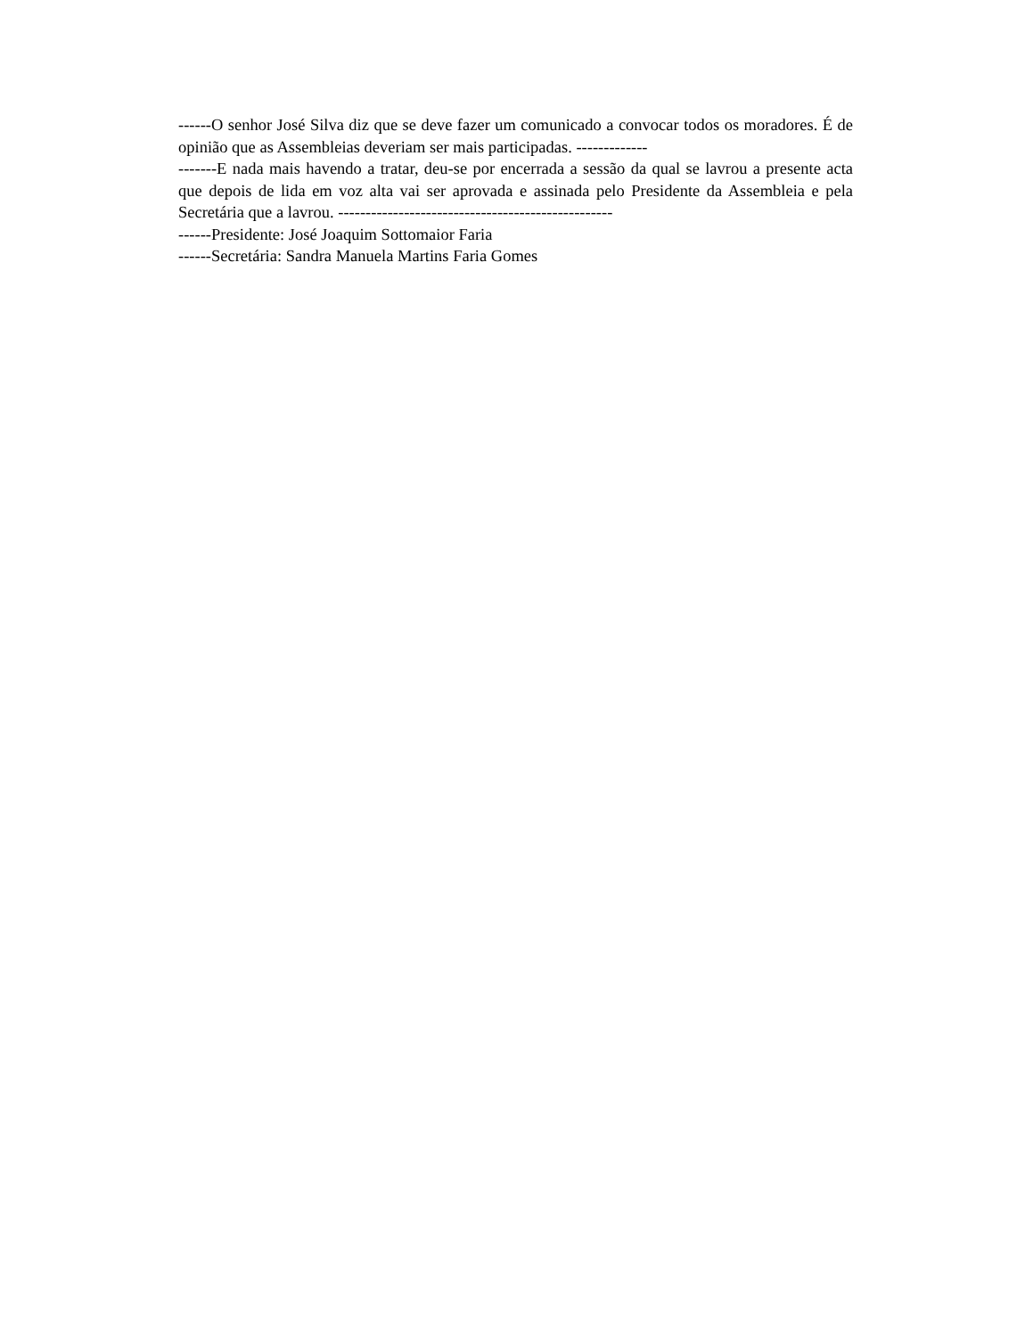------O senhor José Silva diz que se deve fazer um comunicado a convocar todos os moradores. É de opinião que as Assembleias deveriam ser mais participadas. -------------
-------E nada mais havendo a tratar, deu-se por encerrada a sessão da qual se lavrou a presente acta que depois de lida em voz alta vai ser aprovada e assinada pelo Presidente da Assembleia e pela Secretária que a lavrou. --------------------------------------------------
------Presidente: José Joaquim Sottomaior Faria
------Secretária: Sandra Manuela Martins Faria Gomes